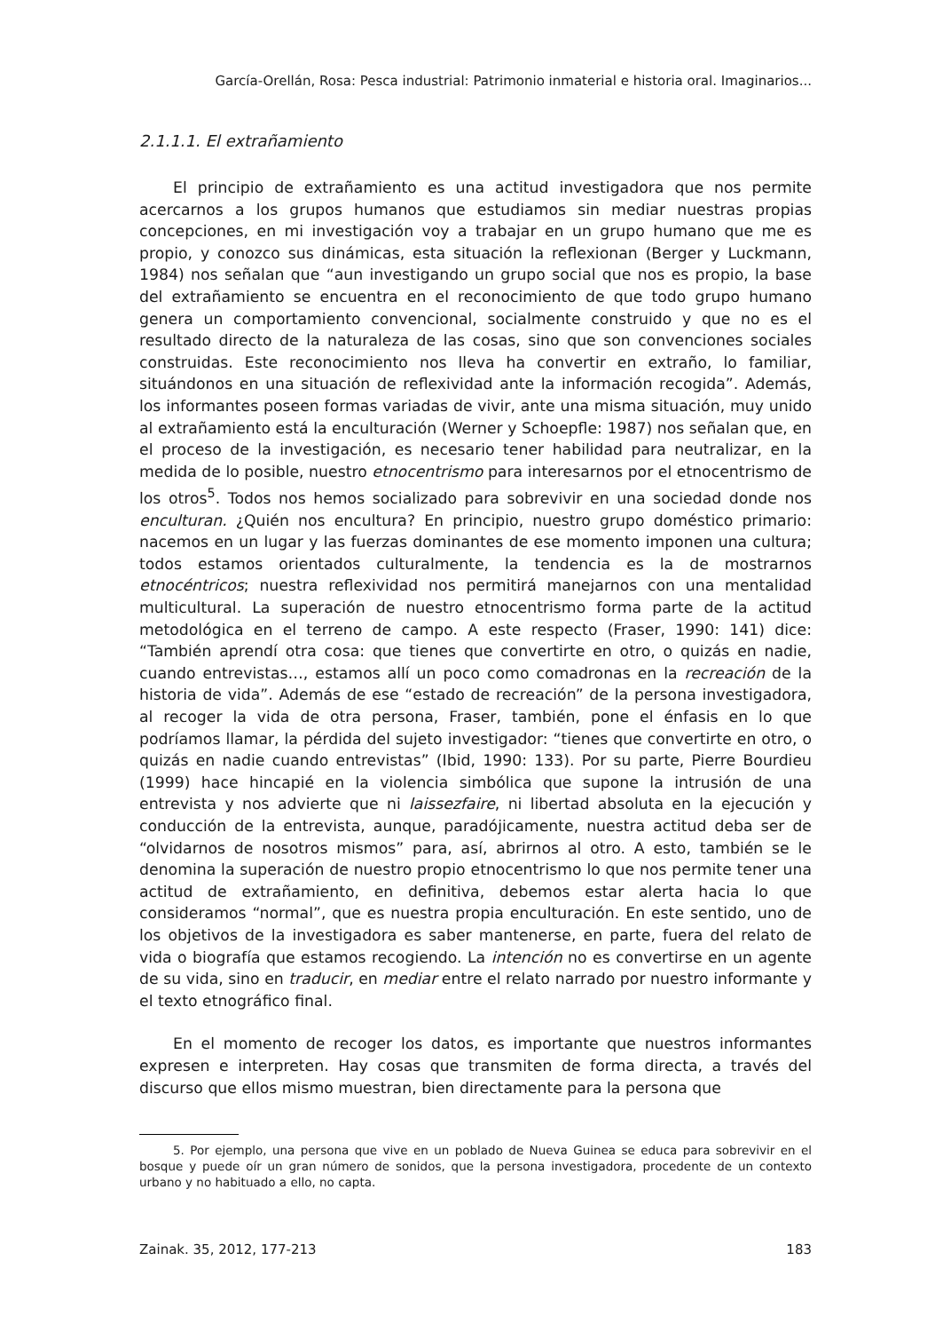García-Orellán, Rosa: Pesca industrial: Patrimonio inmaterial e historia oral. Imaginarios...
2.1.1.1. El extrañamiento
El principio de extrañamiento es una actitud investigadora que nos permite acercarnos a los grupos humanos que estudiamos sin mediar nuestras propias concepciones, en mi investigación voy a trabajar en un grupo humano que me es propio, y conozco sus dinámicas, esta situación la reflexionan (Berger y Luckmann, 1984) nos señalan que “aun investigando un grupo social que nos es propio, la base del extrañamiento se encuentra en el reconocimiento de que todo grupo humano genera un comportamiento convencional, socialmente construido y que no es el resultado directo de la naturaleza de las cosas, sino que son convenciones sociales construidas. Este reconocimiento nos lleva ha convertir en extraño, lo familiar, situándonos en una situación de reflexividad ante la información recogida”. Además, los informantes poseen formas variadas de vivir, ante una misma situación, muy unido al extrañamiento está la enculturación (Werner y Schoepfle: 1987) nos señalan que, en el proceso de la investigación, es necesario tener habilidad para neutralizar, en la medida de lo posible, nuestro etnocentrismo para interesarnos por el etnocentrismo de los otros<sup>5</sup>. Todos nos hemos socializado para sobrevivir en una sociedad donde nos enculturan. ¿Quién nos encultura? En principio, nuestro grupo doméstico primario: nacemos en un lugar y las fuerzas dominantes de ese momento imponen una cultura; todos estamos orientados culturalmente, la tendencia es la de mostrarnos etnocéntricos; nuestra reflexividad nos permitirá manejarnos con una mentalidad multicultural. La superación de nuestro etnocentrismo forma parte de la actitud metodológica en el terreno de campo. A este respecto (Fraser, 1990: 141) dice: “También aprendí otra cosa: que tienes que convertirte en otro, o quizás en nadie, cuando entrevistas…, estamos allí un poco como comadronas en la recreación de la historia de vida”. Además de ese “estado de recreación” de la persona investigadora, al recoger la vida de otra persona, Fraser, también, pone el énfasis en lo que podríamos llamar, la pérdida del sujeto investigador: “tienes que convertirte en otro, o quizás en nadie cuando entrevistas” (Ibid, 1990: 133). Por su parte, Pierre Bourdieu (1999) hace hincapié en la violencia simbólica que supone la intrusión de una entrevista y nos advierte que ni laissezfaire, ni libertad absoluta en la ejecución y conducción de la entrevista, aunque, paradójicamente, nuestra actitud deba ser de “olvidarnos de nosotros mismos” para, así, abrirnos al otro. A esto, también se le denomina la superación de nuestro propio etnocentrismo lo que nos permite tener una actitud de extrañamiento, en definitiva, debemos estar alerta hacia lo que consideramos “normal”, que es nuestra propia enculturación. En este sentido, uno de los objetivos de la investigadora es saber mantenerse, en parte, fuera del relato de vida o biografía que estamos recogiendo. La intención no es convertirse en un agente de su vida, sino en traducir, en mediar entre el relato narrado por nuestro informante y el texto etnográfico final.
En el momento de recoger los datos, es importante que nuestros informantes expresen e interpreten. Hay cosas que transmiten de forma directa, a través del discurso que ellos mismo muestran, bien directamente para la persona que
5. Por ejemplo, una persona que vive en un poblado de Nueva Guinea se educa para sobrevivir en el bosque y puede oír un gran número de sonidos, que la persona investigadora, procedente de un contexto urbano y no habituado a ello, no capta.
Zainak. 35, 2012, 177-213 183